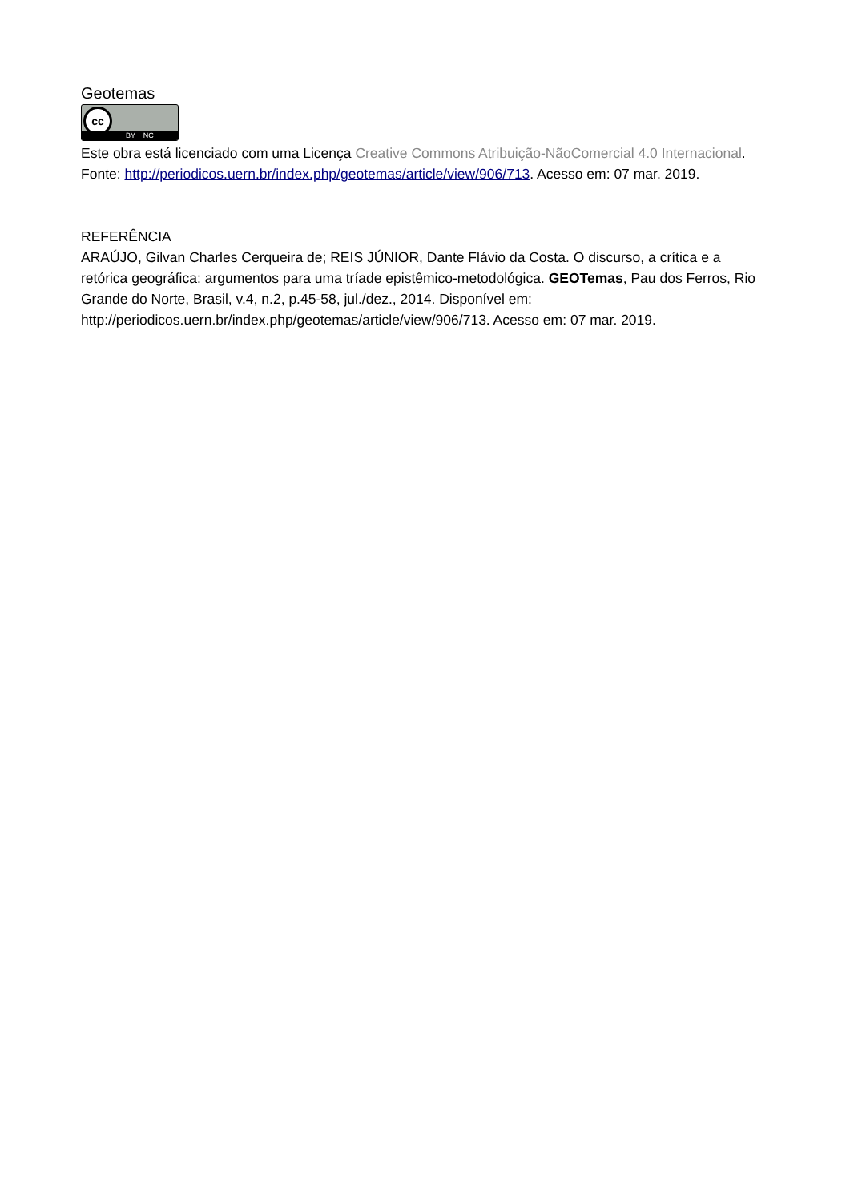Geotemas
cc
BY NC
Este obra está licenciado com uma Licença Creative Commons Atribuição-NãoComercial 4.0 Internacional. Fonte: http://periodicos.uern.br/index.php/geotemas/article/view/906/713. Acesso em: 07 mar. 2019.
REFERÊNCIA
ARAÚJO, Gilvan Charles Cerqueira de; REIS JÚNIOR, Dante Flávio da Costa. O discurso, a crítica e a retórica geográfica: argumentos para uma tríade epistêmico-metodológica. GEOTemas, Pau dos Ferros, Rio Grande do Norte, Brasil, v.4, n.2, p.45-58, jul./dez., 2014. Disponível em: http://periodicos.uern.br/index.php/geotemas/article/view/906/713. Acesso em: 07 mar. 2019.